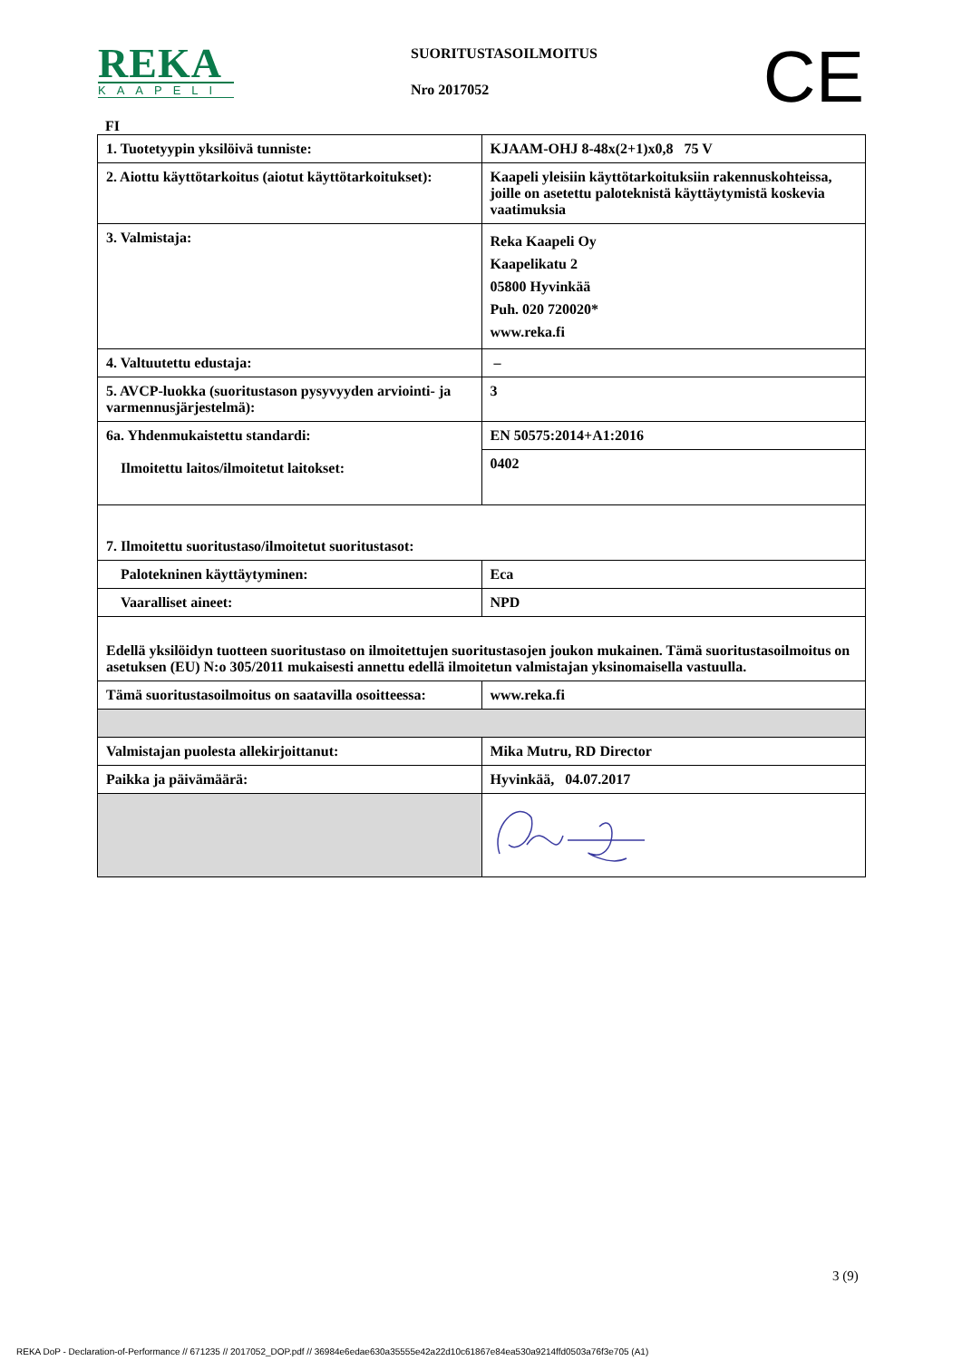REKA
KAAPELI
SUORITUSTASOILMOITUS
Nro 2017052
CE
FI
| 1. Tuotetyypin yksilöivä tunniste: | KJAAM-OHJ 8-48x(2+1)x0,8 75 V |
| 2. Aiottu käyttötarkoitus (aiotut käyttötarkoitukset): | Kaapeli yleisiin käyttötarkoituksiin rakennuskohteissa, joille on asetettu paloteknistä käyttäytymistä koskevia vaatimuksia |
| 3. Valmistaja: | Reka Kaapeli Oy Kaapelikatu 2 05800 Hyvinkää Puh. 020 720020* www.reka.fi |
| 4. Valtuutettu edustaja: | – |
| 5. AVCP-luokka (suoritustason pysyvyyden arviointi- ja varmennusjärjestelmä): | 3 |
| 6a. Yhdenmukaistettu standardi: Ilmoitettu laitos/ilmoitetut laitokset: | EN 50575:2014+A1:2016 |
| | 0402 |
| 7. Ilmoitettu suoritustaso/ilmoitetut suoritustasot: | |
| Palotekninen käyttäytyminen: | Eca |
| Vaaralliset aineet: | NPD |
| Edellä yksilöidyn tuotteen suoritustaso on ilmoitettujen suoritustasojen joukon mukainen. Tämä suoritustasoilmoitus on asetuksen (EU) N:o 305/2011 mukaisesti annettu edellä ilmoitetun valmistajan yksinomaisella vastuulla. | |
| Tämä suoritustasoilmoitus on saatavilla osoitteessa: | www.reka.fi |
| Valmistajan puolesta allekirjoittanut: | Mika Mutru, RD Director |
| Paikka ja päivämäärä: | Hyvinkää, 04.07.2017 |
3 (9)
REKA DoP - Declaration-of-Performance // 671235 // 2017052_DOP.pdf // 36984e6edae630a35555e42a22d10c61867e84ea530a9214ffd0503a76f3e705 (A1)